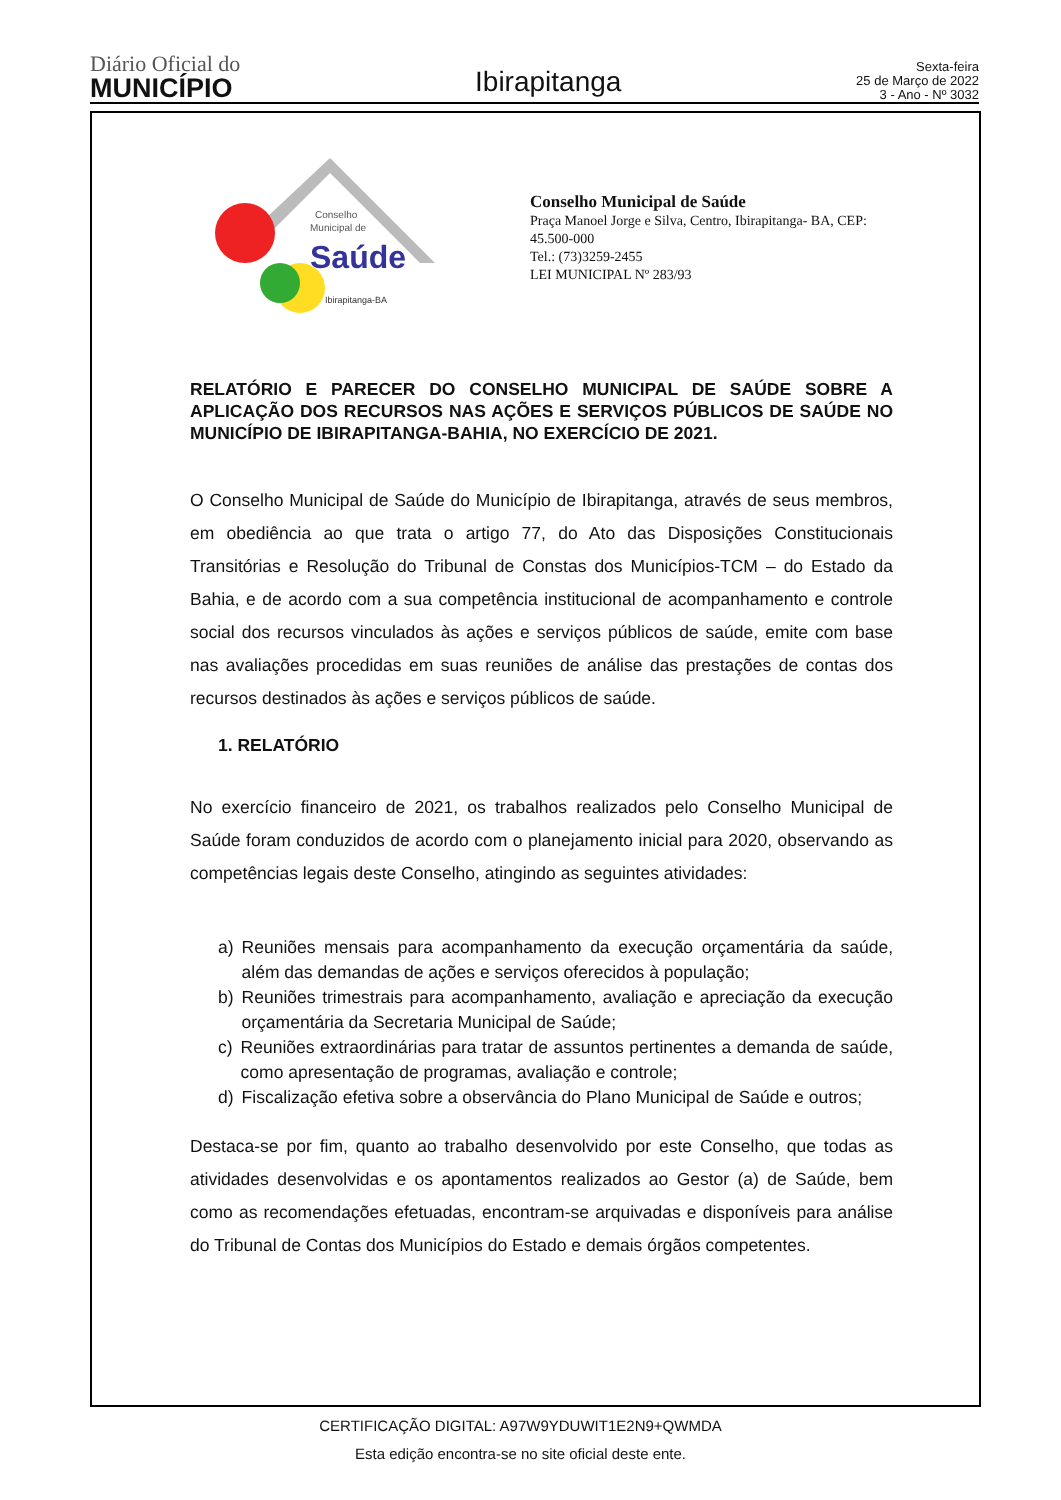Diário Oficial do
MUNICÍPIO
Ibirapitanga
Sexta-feira
25 de Março de 2022
3 - Ano - Nº 3032
Conselho
Municipal de
Saúde
Ibirapitanga-BA
Conselho Municipal de Saúde
Praça Manoel Jorge e Silva, Centro, Ibirapitanga- BA, CEP: 45.500-000
Tel.: (73)3259-2455
LEI MUNICIPAL Nº 283/93
RELATÓRIO E PARECER DO CONSELHO MUNICIPAL DE SAÚDE SOBRE A APLICAÇÃO DOS RECURSOS NAS AÇÕES E SERVIÇOS PÚBLICOS DE SAÚDE NO MUNICÍPIO DE IBIRAPITANGA-BAHIA, NO EXERCÍCIO DE 2021.
O Conselho Municipal de Saúde do Município de Ibirapitanga, através de seus membros, em obediência ao que trata o artigo 77, do Ato das Disposições Constitucionais Transitórias e Resolução do Tribunal de Constas dos Municípios-TCM – do Estado da Bahia, e de acordo com a sua competência institucional de acompanhamento e controle social dos recursos vinculados às ações e serviços públicos de saúde, emite com base nas avaliações procedidas em suas reuniões de análise das prestações de contas dos recursos destinados às ações e serviços públicos de saúde.
1. RELATÓRIO
No exercício financeiro de 2021, os trabalhos realizados pelo Conselho Municipal de Saúde foram conduzidos de acordo com o planejamento inicial para 2020, observando as competências legais deste Conselho, atingindo as seguintes atividades:
a) Reuniões mensais para acompanhamento da execução orçamentária da saúde, além das demandas de ações e serviços oferecidos à população;
b) Reuniões trimestrais para acompanhamento, avaliação e apreciação da execução orçamentária da Secretaria Municipal de Saúde;
c) Reuniões extraordinárias para tratar de assuntos pertinentes a demanda de saúde, como apresentação de programas, avaliação e controle;
d) Fiscalização efetiva sobre a observância do Plano Municipal de Saúde e outros;
Destaca-se por fim, quanto ao trabalho desenvolvido por este Conselho, que todas as atividades desenvolvidas e os apontamentos realizados ao Gestor (a) de Saúde, bem como as recomendações efetuadas, encontram-se arquivadas e disponíveis para análise do Tribunal de Contas dos Municípios do Estado e demais órgãos competentes.
CERTIFICAÇÃO DIGITAL: A97W9YDUWIT1E2N9+QWMDA
Esta edição encontra-se no site oficial deste ente.